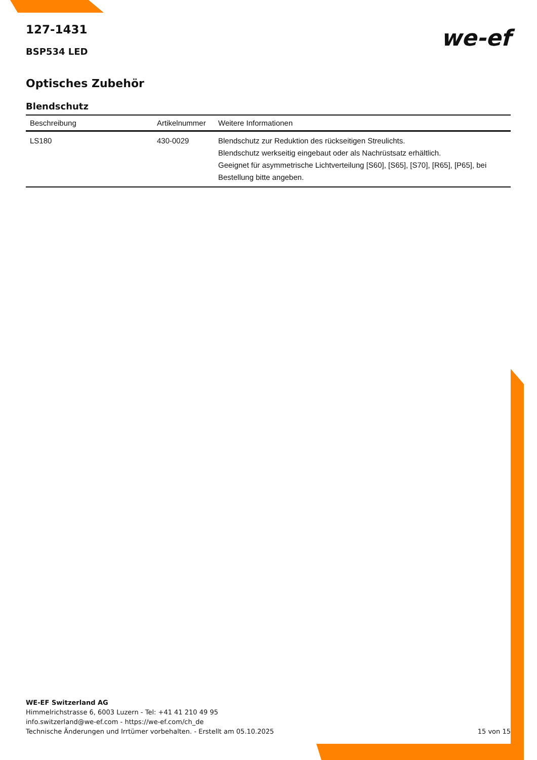127-1431
BSP534 LED
we-ef
Optisches Zubehör
Blendschutz
| Beschreibung | Artikelnummer | Weitere Informationen |
| --- | --- | --- |
| LS180 | 430-0029 | Blendschutz zur Reduktion des rückseitigen Streulichts. Blendschutz werkseitig eingebaut oder als Nachrüstsatz erhältlich. Geeignet für asymmetrische Lichtverteilung [S60], [S65], [S70], [R65], [P65], bei Bestellung bitte angeben. |
WE-EF Switzerland AG
Himmelrichstrasse 6, 6003 Luzern - Tel: +41 41 210 49 95
info.switzerland@we-ef.com - https://we-ef.com/ch_de
Technische Änderungen und Irrtümer vorbehalten. - Erstellt am 05.10.2025 15 von 15